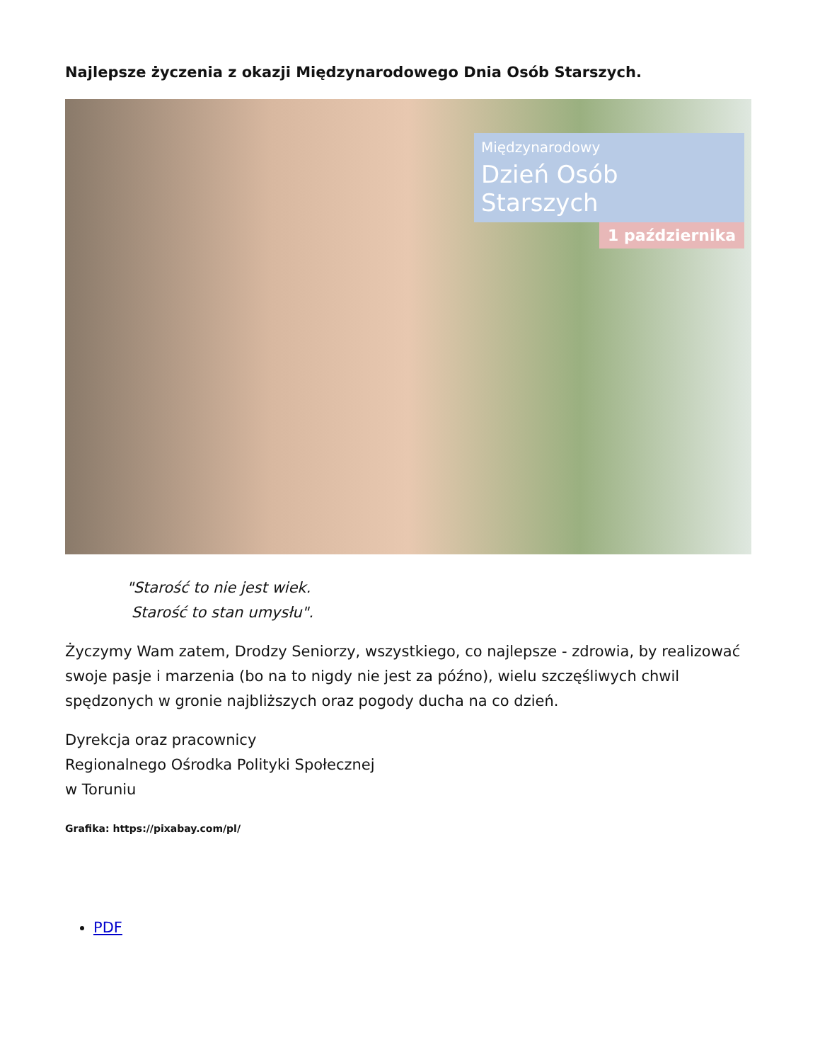Najlepsze życzenia z okazji Międzynarodowego Dnia Osób Starszych.
Międzynarodowy
Dzień Osób Starszych
1 października
"Starość to nie jest wiek.
Starość to stan umysłu".
Życzymy Wam zatem, Drodzy Seniorzy, wszystkiego, co najlepsze - zdrowia, by realizować swoje pasje i marzenia (bo na to nigdy nie jest za późno), wielu szczęśliwych chwil spędzonych w gronie najbliższych oraz pogody ducha na co dzień.
Dyrekcja oraz pracownicy
Regionalnego Ośrodka Polityki Społecznej
w Toruniu
Grafika: https://pixabay.com/pl/
PDF